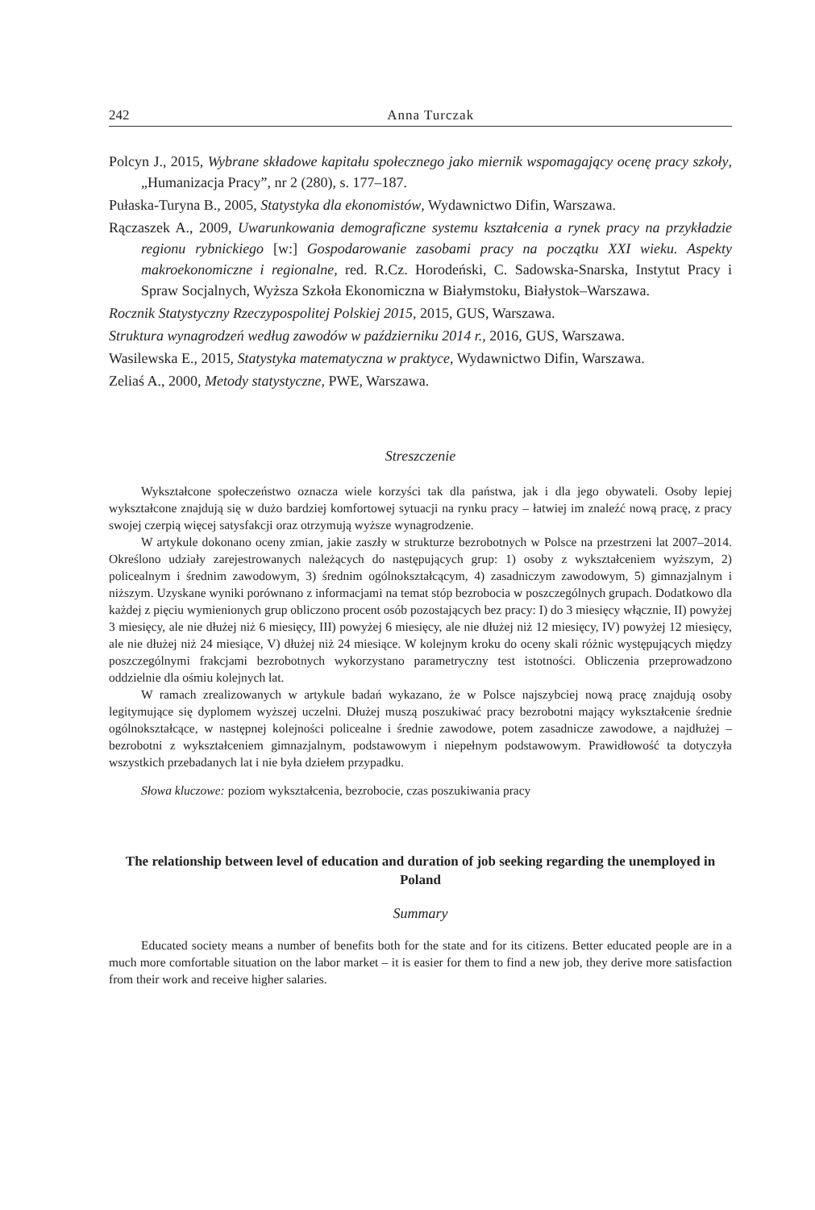242 Anna Turczak
Polcyn J., 2015, Wybrane składowe kapitału społecznego jako miernik wspomagający ocenę pracy szkoły, „Humanizacja Pracy”, nr 2 (280), s. 177–187.
Pułaska-Turyna B., 2005, Statystyka dla ekonomistów, Wydawnictwo Difin, Warszawa.
Rączaszek A., 2009, Uwarunkowania demograficzne systemu kształcenia a rynek pracy na przykładzie regionu rybnickiego [w:] Gospodarowanie zasobami pracy na początku XXI wieku. Aspekty makroekonomiczne i regionalne, red. R.Cz. Horodeński, C. Sadowska-Snarska, Instytut Pracy i Spraw Socjalnych, Wyższa Szkoła Ekonomiczna w Białymstoku, Białystok–Warszawa.
Rocznik Statystyczny Rzeczypospolitej Polskiej 2015, 2015, GUS, Warszawa.
Struktura wynagrodzeń według zawodów w październiku 2014 r., 2016, GUS, Warszawa.
Wasilewska E., 2015, Statystyka matematyczna w praktyce, Wydawnictwo Difin, Warszawa.
Zeliaś A., 2000, Metody statystyczne, PWE, Warszawa.
Streszczenie
Wykształcone społeczeństwo oznacza wiele korzyści tak dla państwa, jak i dla jego obywateli. Osoby lepiej wykształcone znajdują się w dużo bardziej komfortowej sytuacji na rynku pracy – łatwiej im znaleźć nową pracę, z pracy swojej czerpią więcej satysfakcji oraz otrzymują wyższe wynagrodzenie.
W artykule dokonano oceny zmian, jakie zaszły w strukturze bezrobotnych w Polsce na przestrzeni lat 2007–2014. Określono udziały zarejestrowanych należących do następujących grup: 1) osoby z wykształceniem wyższym, 2) policealnym i średnim zawodowym, 3) średnim ogólnokształcącym, 4) zasadniczym zawodowym, 5) gimnazjalnym i niższym. Uzyskane wyniki porównano z informacjami na temat stóp bezrobocia w poszczególnych grupach. Dodatkowo dla każdej z pięciu wymienionych grup obliczono procent osób pozostających bez pracy: I) do 3 miesięcy włącznie, II) powyżej 3 miesięcy, ale nie dłużej niż 6 miesięcy, III) powyżej 6 miesięcy, ale nie dłużej niż 12 miesięcy, IV) powyżej 12 miesięcy, ale nie dłużej niż 24 miesiące, V) dłużej niż 24 miesiące. W kolejnym kroku do oceny skali różnic występujących między poszczególnymi frakcjami bezrobotnych wykorzystano parametryczny test istotności. Obliczenia przeprowadzono oddzielnie dla ośmiu kolejnych lat.
W ramach zrealizowanych w artykule badań wykazano, że w Polsce najszybciej nową pracę znajdują osoby legitymujące się dyplomem wyższej uczelni. Dłużej muszą poszukiwać pracy bezrobotni mający wykształcenie średnie ogólnokształcące, w następnej kolejności policealne i średnie zawodowe, potem zasadnicze zawodowe, a najdłużej – bezrobotni z wykształceniem gimnazjalnym, podstawowym i niepełnym podstawowym. Prawidłowość ta dotyczyła wszystkich przebadanych lat i nie była dziełem przypadku.
Słowa kluczowe: poziom wykształcenia, bezrobocie, czas poszukiwania pracy
The relationship between level of education and duration of job seeking regarding the unemployed in Poland
Summary
Educated society means a number of benefits both for the state and for its citizens. Better educated people are in a much more comfortable situation on the labor market – it is easier for them to find a new job, they derive more satisfaction from their work and receive higher salaries.